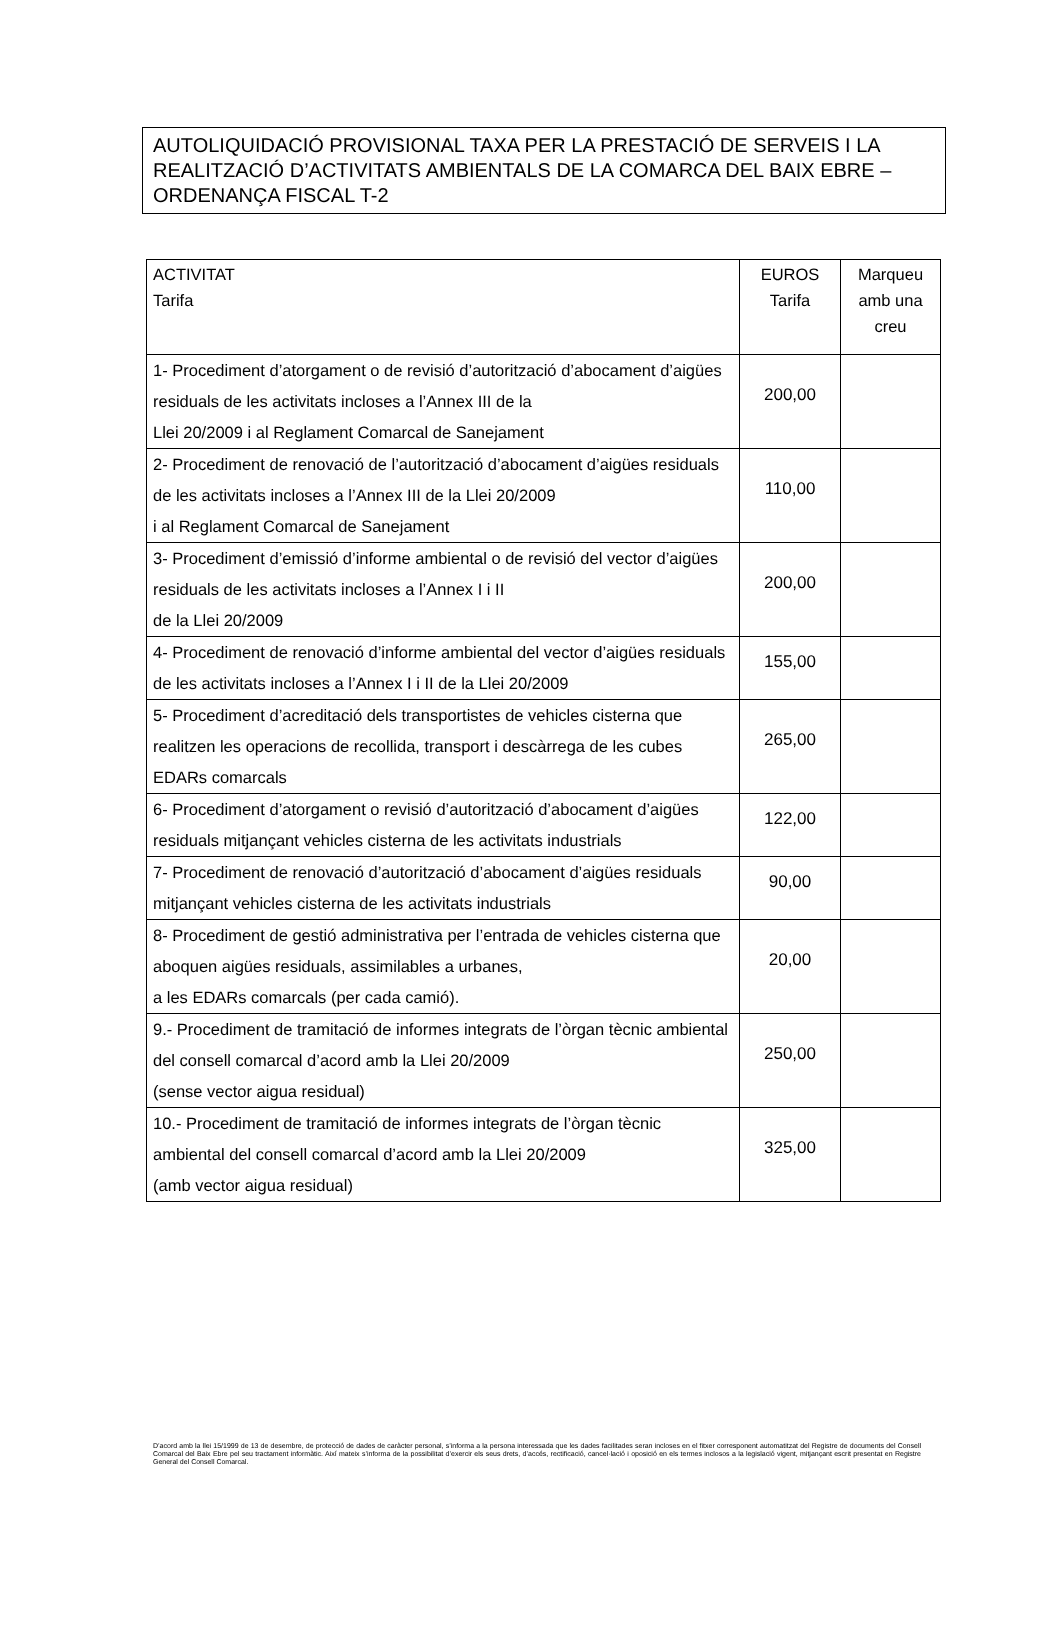AUTOLIQUIDACIÓ PROVISIONAL TAXA PER LA PRESTACIÓ DE SERVEIS I LA REALITZACIÓ D’ACTIVITATS AMBIENTALS DE LA COMARCA DEL BAIX EBRE – ORDENANÇA FISCAL T-2
| ACTIVITAT Tarifa | EUROS Tarifa | Marqueu amb una creu |
| --- | --- | --- |
| 1- Procediment d’atorgament o de revisió d’autorització d’abocament d’aigües residuals de les activitats incloses a l’Annex III de la Llei 20/2009 i al Reglament Comarcal de Sanejament | 200,00 | |
| 2- Procediment de renovació de l’autorització d’abocament d’aigües residuals de les activitats incloses a l’Annex III de la Llei 20/2009 i al Reglament Comarcal de Sanejament | 110,00 | |
| 3- Procediment d’emissió d’informe ambiental o de revisió del vector d’aigües residuals de les activitats incloses a l’Annex I i II de la Llei 20/2009 | 200,00 | |
| 4- Procediment de renovació d’informe ambiental del vector d’aigües residuals de les activitats incloses a l’Annex I i II de la Llei 20/2009 | 155,00 | |
| 5- Procediment d’acreditació dels transportistes de vehicles cisterna que realitzen les operacions de recollida, transport i descàrrega de les cubes EDARs comarcals | 265,00 | |
| 6- Procediment d’atorgament o revisió d’autorització d’abocament d’aigües residuals mitjançant vehicles cisterna de les activitats industrials | 122,00 | |
| 7- Procediment de renovació d’autorització d’abocament d’aigües residuals mitjançant vehicles cisterna de les activitats industrials | 90,00 | |
| 8- Procediment de gestió administrativa per l’entrada de vehicles cisterna que aboquen aigües residuals, assimilables a urbanes, a les EDARs comarcals (per cada camió). | 20,00 | |
| 9.- Procediment de tramitació de informes integrats de l’òrgan tècnic ambiental del consell comarcal d’acord amb la Llei 20/2009 (sense vector aigua residual) | 250,00 | |
| 10.- Procediment de tramitació de informes integrats de l’òrgan tècnic ambiental del consell comarcal d’acord amb la Llei 20/2009 (amb vector aigua residual) | 325,00 | |
D’acord amb la llei 15/1999 de 13 de desembre, de protecció de dades de caràcter personal, s’informa a la persona interessada que les dades facilitades seran incloses en el fitxer corresponent automatitzat del Registre de documents del Consell Comarcal del Baix Ebre pel seu tractament informàtic. Així mateix s’informa de la possibilitat d’exercir els seus drets, d’accés, rectificació, cancel·lació i oposició en els termes inclosos a la legislació vigent, mitjançant escrit presentat en Registre General del Consell Comarcal.